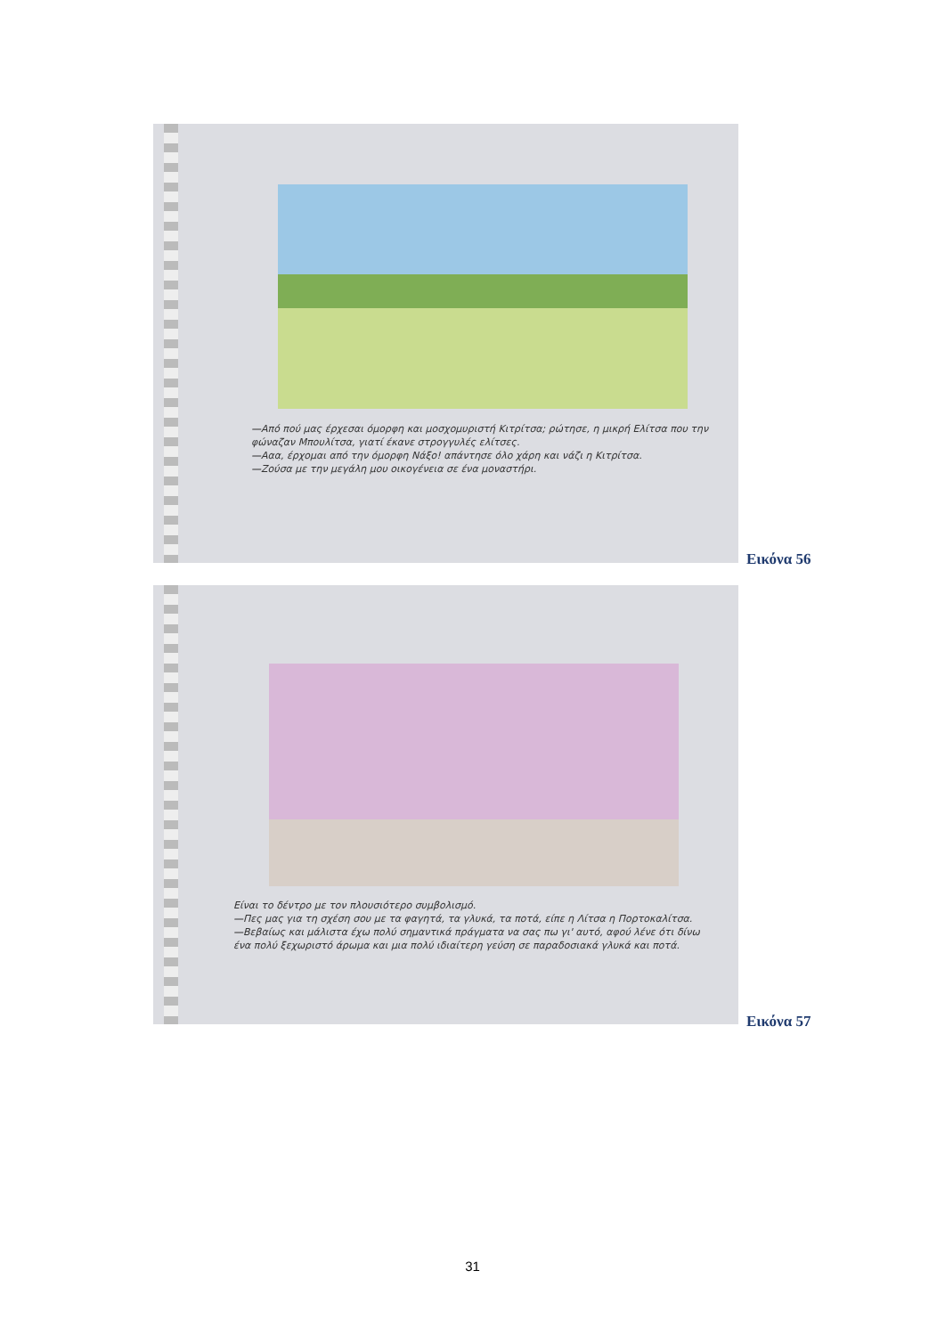—Από πού μας έρχεσαι όμορφη και μοσχομυριστή Κιτρίτσα; ρώτησε, η μικρή Ελίτσα που την φώναζαν Μπουλίτσα, γιατί έκανε στρογγυλές ελίτσες.
—Ααα, έρχομαι από την όμορφη Νάξο! απάντησε όλο χάρη και νάζι η Κιτρίτσα.
—Ζούσα με την μεγάλη μου οικογένεια σε ένα μοναστήρι.
Εικόνα 56
Είναι το δέντρο με τον πλουσιότερο συμβολισμό.
—Πες μας για τη σχέση σου με τα φαγητά, τα γλυκά, τα ποτά, είπε η Λίτσα η Πορτοκαλίτσα.
—Βεβαίως και μάλιστα έχω πολύ σημαντικά πράγματα να σας πω γι' αυτό, αφού λένε ότι δίνω ένα πολύ ξεχωριστό άρωμα και μια πολύ ιδιαίτερη γεύση σε παραδοσιακά γλυκά και ποτά.
Εικόνα 57
31